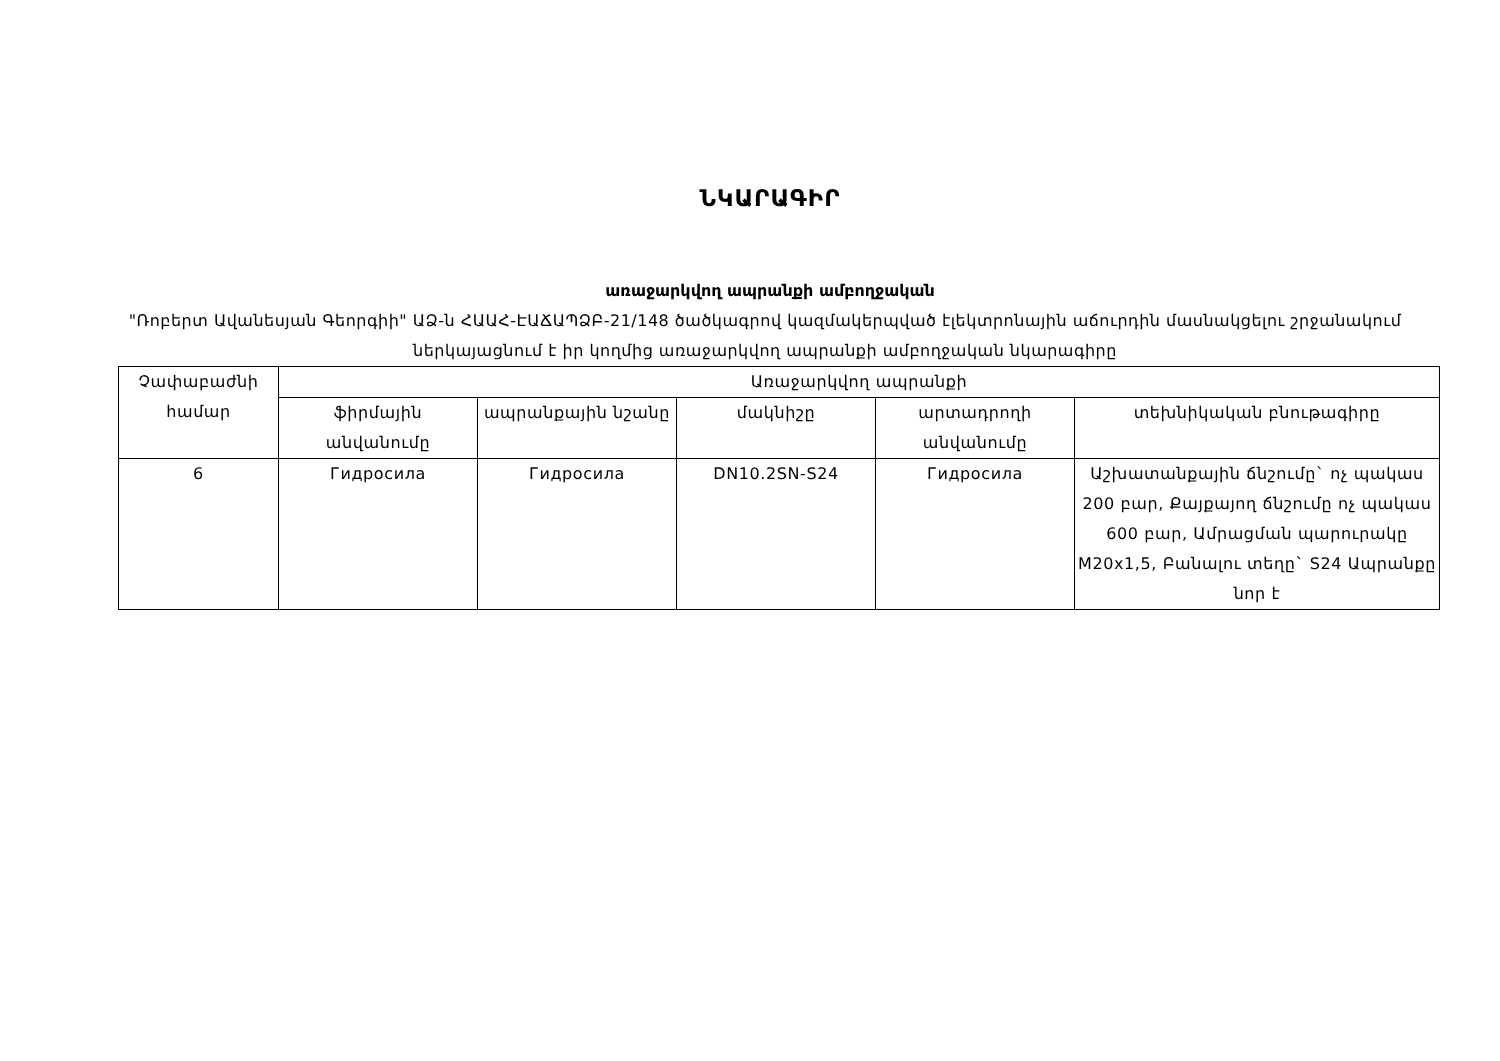ՆԿԱՐԱԳԻՐ
առաջարկվող ապրանքի ամբողջական
"Ռոբերտ Ավանեսյան Գեորգիի" ԱՁ-ն ՀԱԱՀ-ԷԱՃԱՊՁԲ-21/148 ծածկագրով կազմակերպված էլեկտրոնային աճուրդին մասնակցելու շրջանակում ներկայացնում է իր կողմից առաջարկվող ապրանքի ամբողջական նկարագիրը
| Չափաբաժնի համար | Առաջարկվող ապրանքի | | | | |
| --- | --- | --- | --- | --- | --- |
| | ֆիրմային անվանումը | ապրանքային նշանը | մակնիշը | արտադրողի անվանումը | տեխնիկական բնութագիրը |
| 6 | Гидросила | Гидросила | DN10.2SN-S24 | Гидросила | Աշխատանքային ճնշումը` ոչ պակաս 200 բար, Քայքայող ճնշումը ոչ պակաս 600 բար, Ամրացման պարուրակը M20x1,5, Բանալու տեղը` S24 Ապրանքը նոր է |